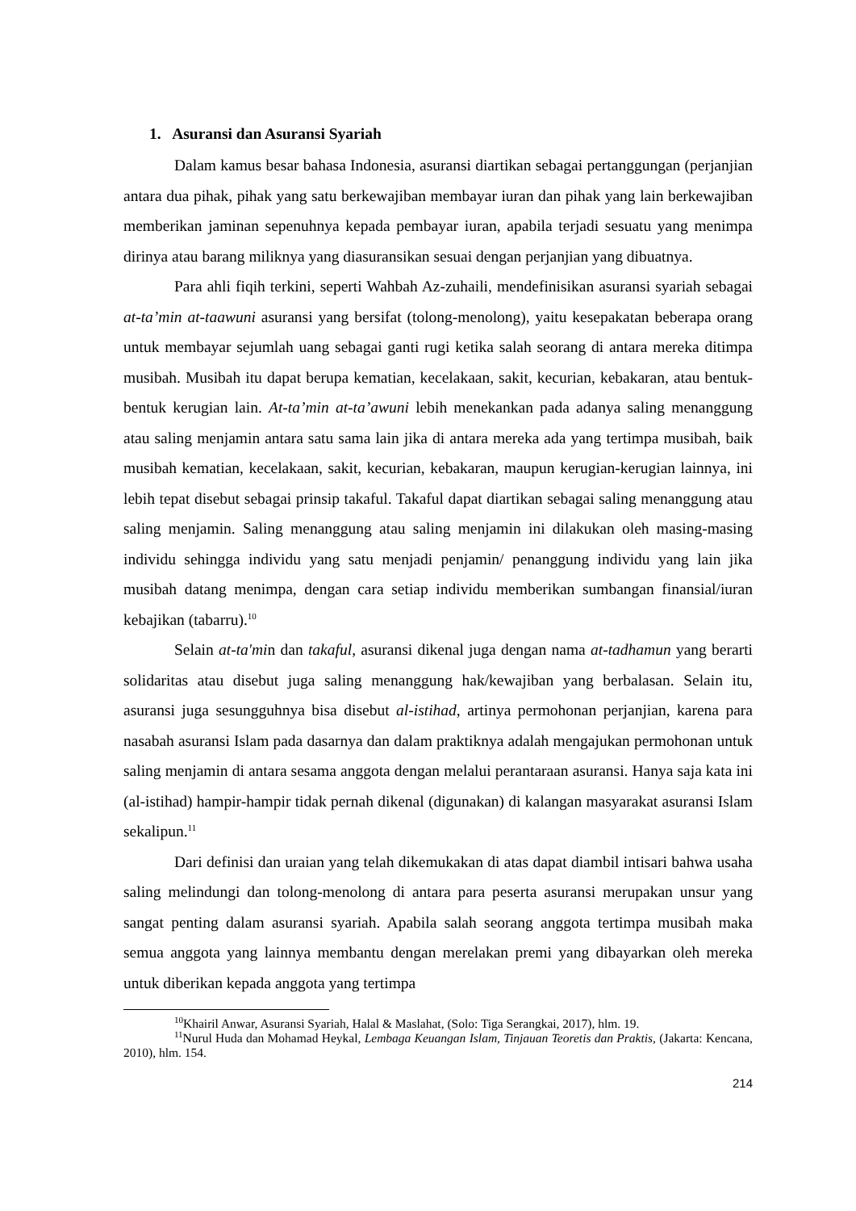1. Asuransi dan Asuransi Syariah
Dalam kamus besar bahasa Indonesia, asuransi diartikan sebagai pertanggungan (perjanjian antara dua pihak, pihak yang satu berkewajiban membayar iuran dan pihak yang lain berkewajiban memberikan jaminan sepenuhnya kepada pembayar iuran, apabila terjadi sesuatu yang menimpa dirinya atau barang miliknya yang diasuransikan sesuai dengan perjanjian yang dibuatnya.
Para ahli fiqih terkini, seperti Wahbah Az-zuhaili, mendefinisikan asuransi syariah sebagai at-ta’min at-taawuni asuransi yang bersifat (tolong-menolong), yaitu kesepakatan beberapa orang untuk membayar sejumlah uang sebagai ganti rugi ketika salah seorang di antara mereka ditimpa musibah. Musibah itu dapat berupa kematian, kecelakaan, sakit, kecurian, kebakaran, atau bentuk-bentuk kerugian lain. At-ta’min at-ta’awuni lebih menekankan pada adanya saling menanggung atau saling menjamin antara satu sama lain jika di antara mereka ada yang tertimpa musibah, baik musibah kematian, kecelakaan, sakit, kecurian, kebakaran, maupun kerugian-kerugian lainnya, ini lebih tepat disebut sebagai prinsip takaful. Takaful dapat diartikan sebagai saling menanggung atau saling menjamin. Saling menanggung atau saling menjamin ini dilakukan oleh masing-masing individu sehingga individu yang satu menjadi penjamin/ penanggung individu yang lain jika musibah datang menimpa, dengan cara setiap individu memberikan sumbangan finansial/iuran kebajikan (tabarru).<sup>10</sup>
Selain at-ta'min dan takaful, asuransi dikenal juga dengan nama at-tadhamun yang berarti solidaritas atau disebut juga saling menanggung hak/kewajiban yang berbalasan. Selain itu, asuransi juga sesungguhnya bisa disebut al-istihad, artinya permohonan perjanjian, karena para nasabah asuransi Islam pada dasarnya dan dalam praktiknya adalah mengajukan permohonan untuk saling menjamin di antara sesama anggota dengan melalui perantaraan asuransi. Hanya saja kata ini (al-istihad) hampir-hampir tidak pernah dikenal (digunakan) di kalangan masyarakat asuransi Islam sekalipun.<sup>11</sup>
Dari definisi dan uraian yang telah dikemukakan di atas dapat diambil intisari bahwa usaha saling melindungi dan tolong-menolong di antara para peserta asuransi merupakan unsur yang sangat penting dalam asuransi syariah. Apabila salah seorang anggota tertimpa musibah maka semua anggota yang lainnya membantu dengan merelakan premi yang dibayarkan oleh mereka untuk diberikan kepada anggota yang tertimpa
<sup>10</sup> Khairil Anwar, Asuransi Syariah, Halal & Maslahat, (Solo: Tiga Serangkai, 2017), hlm. 19.
<sup>11</sup> Nurul Huda dan Mohamad Heykal, Lembaga Keuangan Islam, Tinjauan Teoretis dan Praktis, (Jakarta: Kencana, 2010), hlm. 154.
214